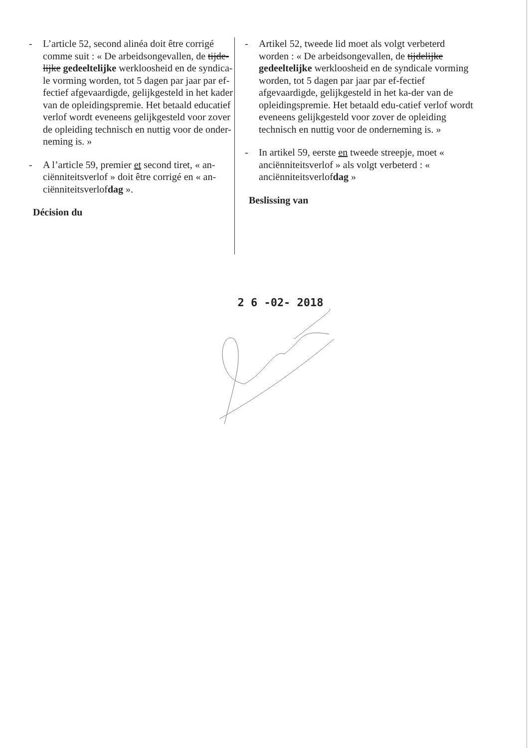- L’article 52, second alinéa doit être corrigé comme suit : « De arbeidsongevallen, de tijde-lijke gedeeltelijke werkloosheid en de syndica-le vorming worden, tot 5 dagen par jaar par ef-fectief afgevaardigde, gelijkgesteld in het kader van de opleidingspremie. Het betaald educatief verlof wordt eveneens gelijkgesteld voor zover de opleiding technisch en nuttig voor de onder-neming is. »
- A l’article 59, premier et second tiret, « an-ciënniteitsverlof » doit être corrigé en « an-ciënniteitsverlofdag ».
Décision du
- Artikel 52, tweede lid moet als volgt verbeterd worden : « De arbeidsongevallen, de tijdelijke gedeeltelijke werkloosheid en de syndicale vorming worden, tot 5 dagen par jaar par ef-fectief afgevaardigde, gelijkgesteld in het ka-der van de opleidingspremie. Het betaald edu-catief verlof wordt eveneens gelijkgesteld voor zover de opleiding technisch en nuttig voor de onderneming is. »
- In artikel 59, eerste en tweede streepje, moet « anciënniteitsverlof » als volgt verbeterd : « anciënniteitsverlofdag »
Beslissing van
2 6 -02- 2018